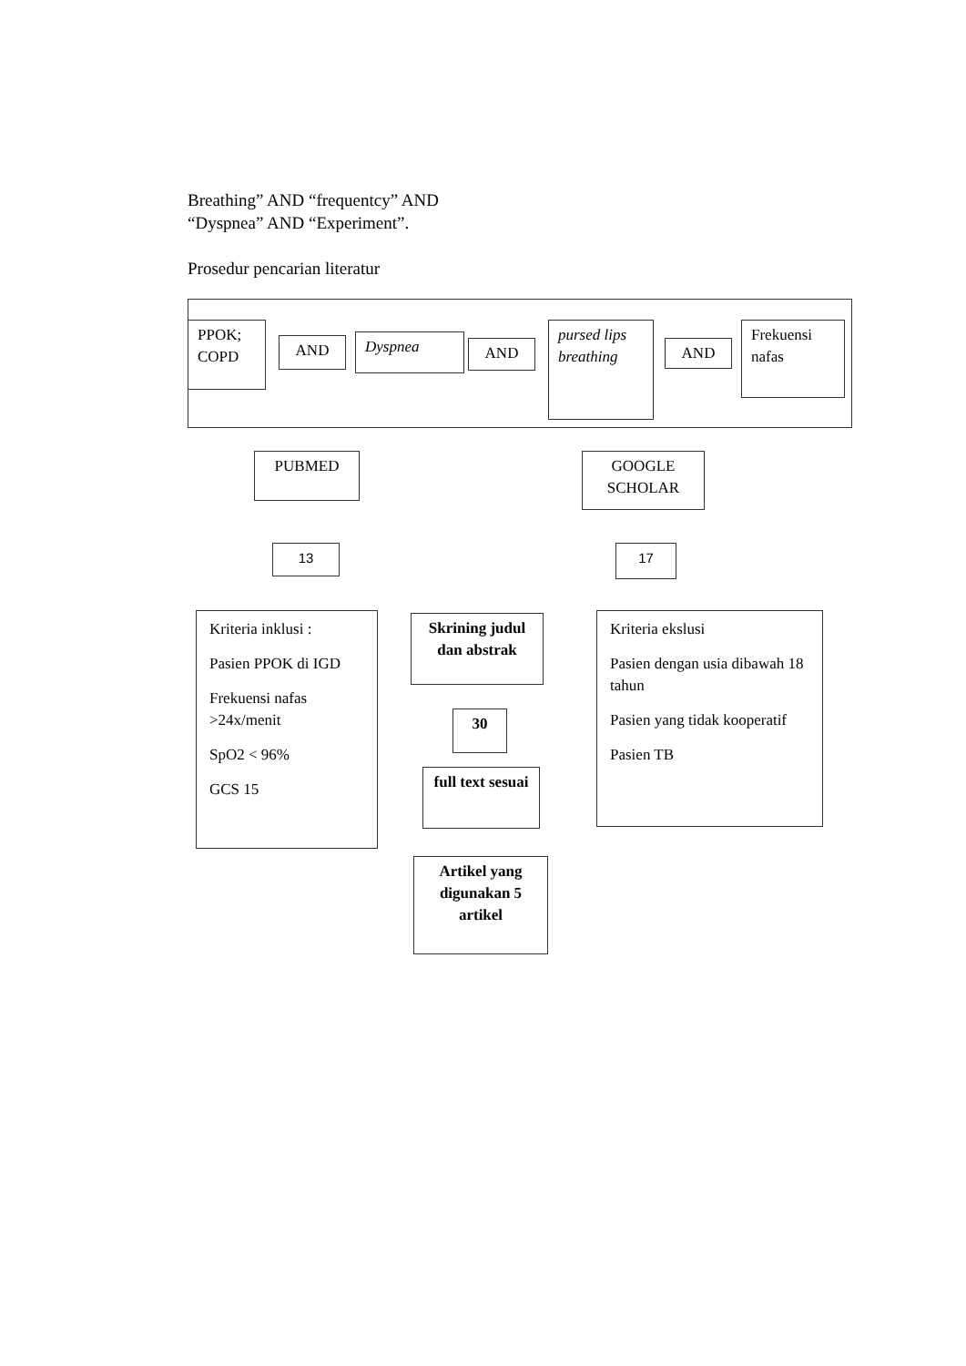Breathing” AND “frequentcy” AND
“Dyspnea” AND “Experiment”.
Prosedur pencarian literatur
PPOK;
COPD
AND Dyspnea AND
pursed lips breathing
AND
Frekuensi nafas
PUBMED
GOOGLE
SCHOLAR
13 17
Kriteria inklusi :
Pasien PPOK di IGD
Frekuensi nafas >24x/menit
SpO2 < 96%
GCS 15
Skrining judul dan abstrak
30
full text sesuai
Artikel yang digunakan 5 artikel
Kriteria ekslusi
Pasien dengan usia dibawah 18 tahun
Pasien yang tidak kooperatif
Pasien TB